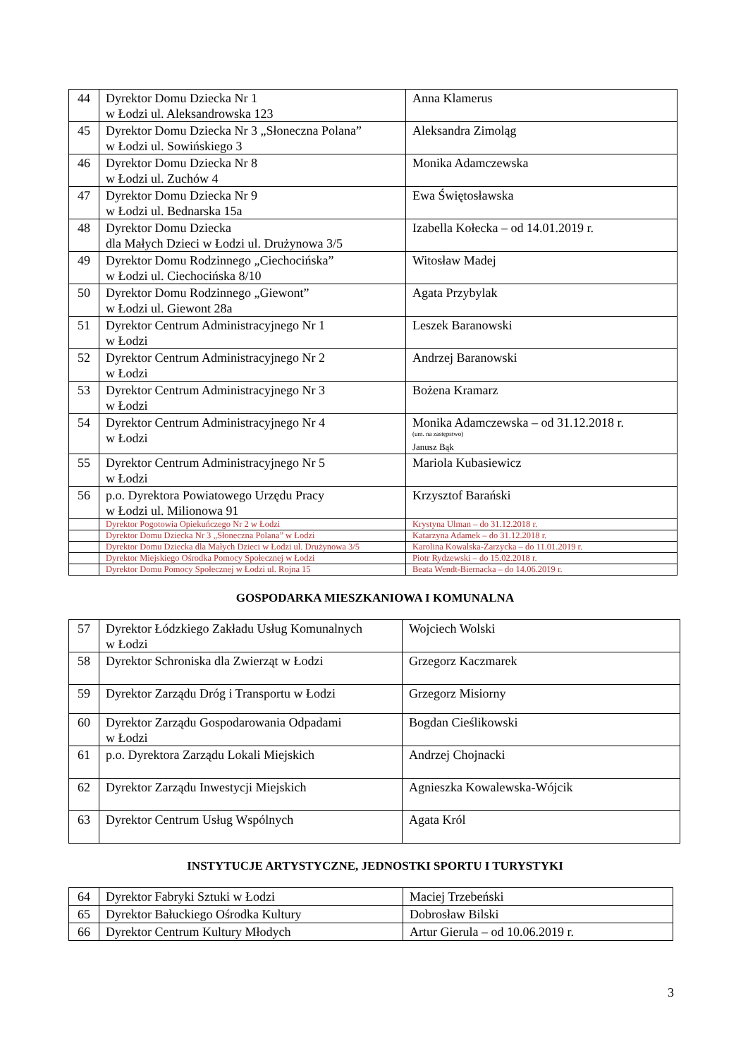| 44 | Dyrektor Domu Dziecka Nr 1 w Łodzi ul. Aleksandrowska 123 | Anna Klamerus |
| 45 | Dyrektor Domu Dziecka Nr 3 „Słoneczna Polana” w Łodzi ul. Sowińskiego 3 | Aleksandra Zimoląg |
| 46 | Dyrektor Domu Dziecka Nr 8 w Łodzi ul. Zuchów 4 | Monika Adamczewska |
| 47 | Dyrektor Domu Dziecka Nr 9 w Łodzi ul. Bednarska 15a | Ewa Świętosławska |
| 48 | Dyrektor Domu Dziecka dla Małych Dzieci w Łodzi ul. Drużynowa 3/5 | Izabella Kołecka – od 14.01.2019 r. |
| 49 | Dyrektor Domu Rodzinnego „Ciechocińska” w Łodzi ul. Ciechocińska 8/10 | Witosław Madej |
| 50 | Dyrektor Domu Rodzinnego „Giewont” w Łodzi ul. Giewont 28a | Agata Przybylak |
| 51 | Dyrektor Centrum Administracyjnego Nr 1 w Łodzi | Leszek Baranowski |
| 52 | Dyrektor Centrum Administracyjnego Nr 2 w Łodzi | Andrzej Baranowski |
| 53 | Dyrektor Centrum Administracyjnego Nr 3 w Łodzi | Bożena Kramarz |
| 54 | Dyrektor Centrum Administracyjnego Nr 4 w Łodzi | Monika Adamczewska – od 31.12.2018 r. (um. na zastępstwo) Janusz Bąk |
| 55 | Dyrektor Centrum Administracyjnego Nr 5 w Łodzi | Mariola Kubasiewicz |
| 56 | p.o. Dyrektora Powiatowego Urzędu Pracy w Łodzi ul. Milionowa 91 | Krzysztof Barański |
| | Dyrektor Pogotowia Opiekuńczego Nr 2 w Łodzi | Krystyna Ulman – do 31.12.2018 r. |
| | Dyrektor Domu Dziecka Nr 3 „Słoneczna Polana” w Łodzi | Katarzyna Adamek – do 31.12.2018 r. |
| | Dyrektor Domu Dziecka dla Małych Dzieci w Łodzi ul. Drużynowa 3/5 | Karolina Kowalska-Zarzycka – do 11.01.2019 r. |
| | Dyrektor Miejskiego Ośrodka Pomocy Społecznej w Łodzi | Piotr Rydzewski – do 15.02.2018 r. |
| | Dyrektor Domu Pomocy Społecznej w Łodzi ul. Rojna 15 | Beata Wendt-Biernacka – do 14.06.2019 r. |
GOSPODARKA MIESZKANIOWA I KOMUNALNA
| 57 | Dyrektor Łódzkiego Zakładu Usług Komunalnych w Łodzi | Wojciech Wolski |
| 58 | Dyrektor Schroniska dla Zwierząt w Łodzi | Grzegorz Kaczmarek |
| 59 | Dyrektor Zarządu Dróg i Transportu w Łodzi | Grzegorz Misiorny |
| 60 | Dyrektor Zarządu Gospodarowania Odpadami w Łodzi | Bogdan Cieślikowski |
| 61 | p.o. Dyrektora Zarządu Lokali Miejskich | Andrzej Chojnacki |
| 62 | Dyrektor Zarządu Inwestycji Miejskich | Agnieszka Kowalewska-Wójcik |
| 63 | Dyrektor Centrum Usług Wspólnych | Agata Król |
INSTYTUCJE ARTYSTYCZNE, JEDNOSTKI SPORTU I TURYSTYKI
| 64 | Dyrektor Fabryki Sztuki w Łodzi | Maciej Trzebeński |
| 65 | Dyrektor Bałuckiego Ośrodka Kultury | Dobrosław Bilski |
| 66 | Dyrektor Centrum Kultury Młodych | Artur Gierula – od 10.06.2019 r. |
3